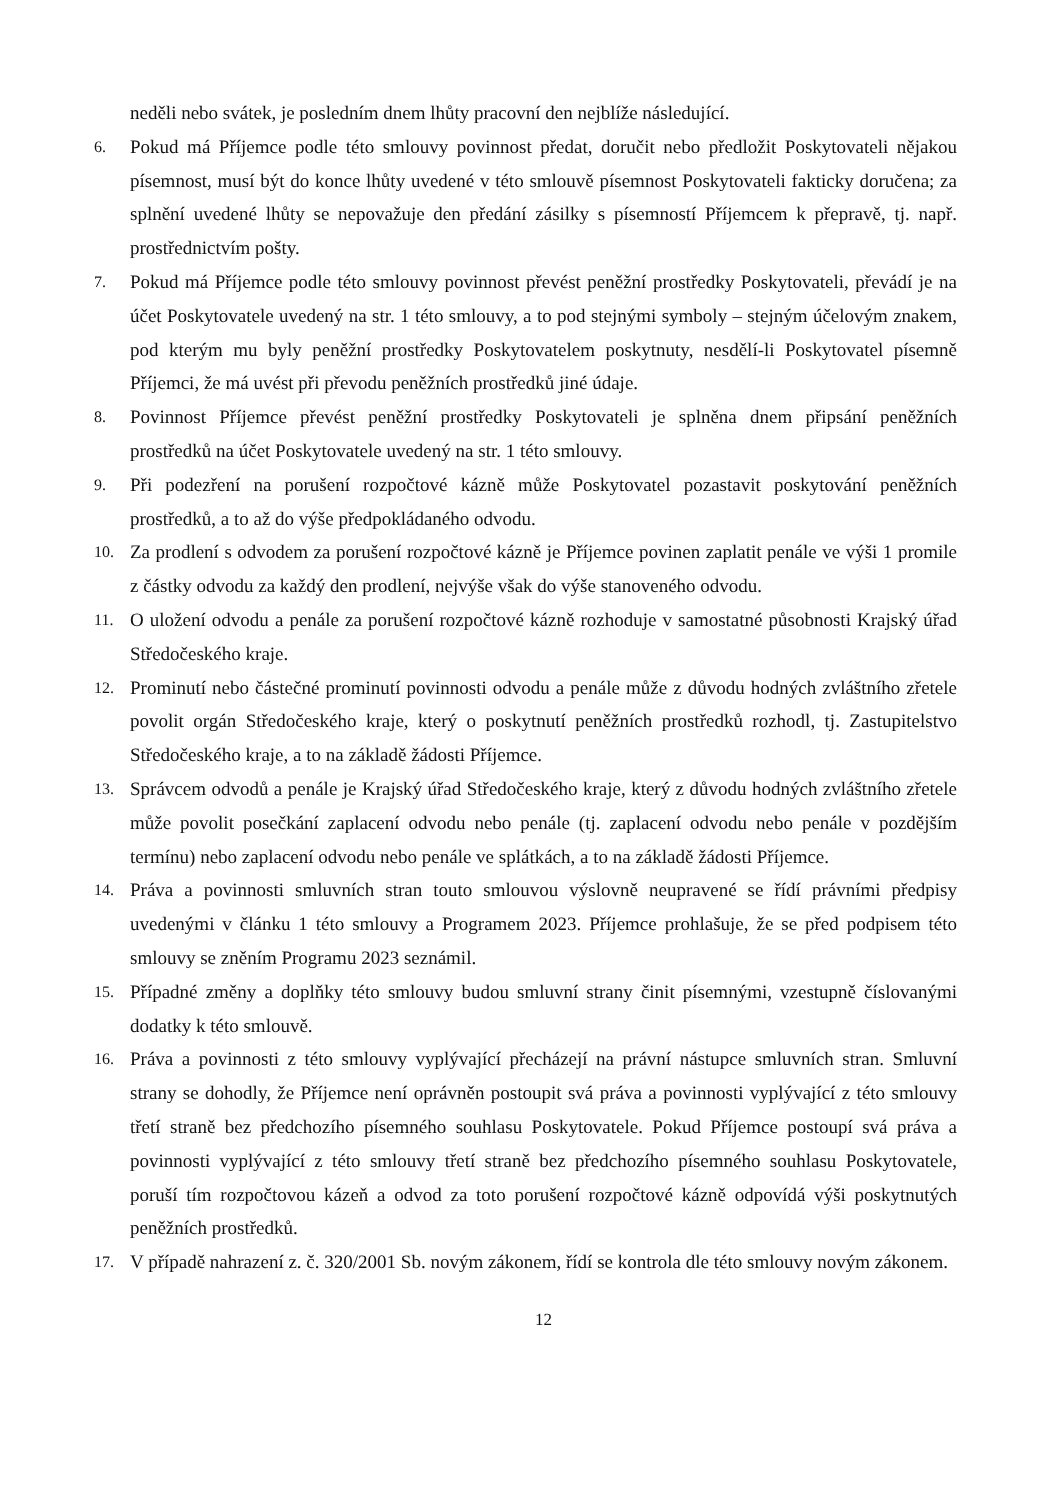neděli nebo svátek, je posledním dnem lhůty pracovní den nejblíže následující.
6. Pokud má Příjemce podle této smlouvy povinnost předat, doručit nebo předložit Poskytovateli nějakou písemnost, musí být do konce lhůty uvedené v této smlouvě písemnost Poskytovateli fakticky doručena; za splnění uvedené lhůty se nepovažuje den předání zásilky s písemností Příjemcem k přepravě, tj. např. prostřednictvím pošty.
7. Pokud má Příjemce podle této smlouvy povinnost převést peněžní prostředky Poskytovateli, převádí je na účet Poskytovatele uvedený na str. 1 této smlouvy, a to pod stejnými symboly – stejným účelovým znakem, pod kterým mu byly peněžní prostředky Poskytovatelem poskytnuty, nesdělí-li Poskytovatel písemně Příjemci, že má uvést při převodu peněžních prostředků jiné údaje.
8. Povinnost Příjemce převést peněžní prostředky Poskytovateli je splněna dnem připsání peněžních prostředků na účet Poskytovatele uvedený na str. 1 této smlouvy.
9. Při podezření na porušení rozpočtové kázně může Poskytovatel pozastavit poskytování peněžních prostředků, a to až do výše předpokládaného odvodu.
10. Za prodlení s odvodem za porušení rozpočtové kázně je Příjemce povinen zaplatit penále ve výši 1 promile z částky odvodu za každý den prodlení, nejvýše však do výše stanoveného odvodu.
11. O uložení odvodu a penále za porušení rozpočtové kázně rozhoduje v samostatné působnosti Krajský úřad Středočeského kraje.
12. Prominutí nebo částečné prominutí povinnosti odvodu a penále může z důvodu hodných zvláštního zřetele povolit orgán Středočeského kraje, který o poskytnutí peněžních prostředků rozhodl, tj. Zastupitelstvo Středočeského kraje, a to na základě žádosti Příjemce.
13. Správcem odvodů a penále je Krajský úřad Středočeského kraje, který z důvodu hodných zvláštního zřetele může povolit posečkání zaplacení odvodu nebo penále (tj. zaplacení odvodu nebo penále v pozdějším termínu) nebo zaplacení odvodu nebo penále ve splátkách, a to na základě žádosti Příjemce.
14. Práva a povinnosti smluvních stran touto smlouvou výslovně neupravené se řídí právními předpisy uvedenými v článku 1 této smlouvy a Programem 2023. Příjemce prohlašuje, že se před podpisem této smlouvy se zněním Programu 2023 seznámil.
15. Případné změny a doplňky této smlouvy budou smluvní strany činit písemnými, vzestupně číslovanými dodatky k této smlouvě.
16. Práva a povinnosti z této smlouvy vyplývající přecházejí na právní nástupce smluvních stran. Smluvní strany se dohodly, že Příjemce není oprávněn postoupit svá práva a povinnosti vyplývající z této smlouvy třetí straně bez předchozího písemného souhlasu Poskytovatele. Pokud Příjemce postoupí svá práva a povinnosti vyplývající z této smlouvy třetí straně bez předchozího písemného souhlasu Poskytovatele, poruší tím rozpočtovou kázeň a odvod za toto porušení rozpočtové kázně odpovídá výši poskytnutých peněžních prostředků.
17. V případě nahrazení z. č. 320/2001 Sb. novým zákonem, řídí se kontrola dle této smlouvy novým zákonem.
12